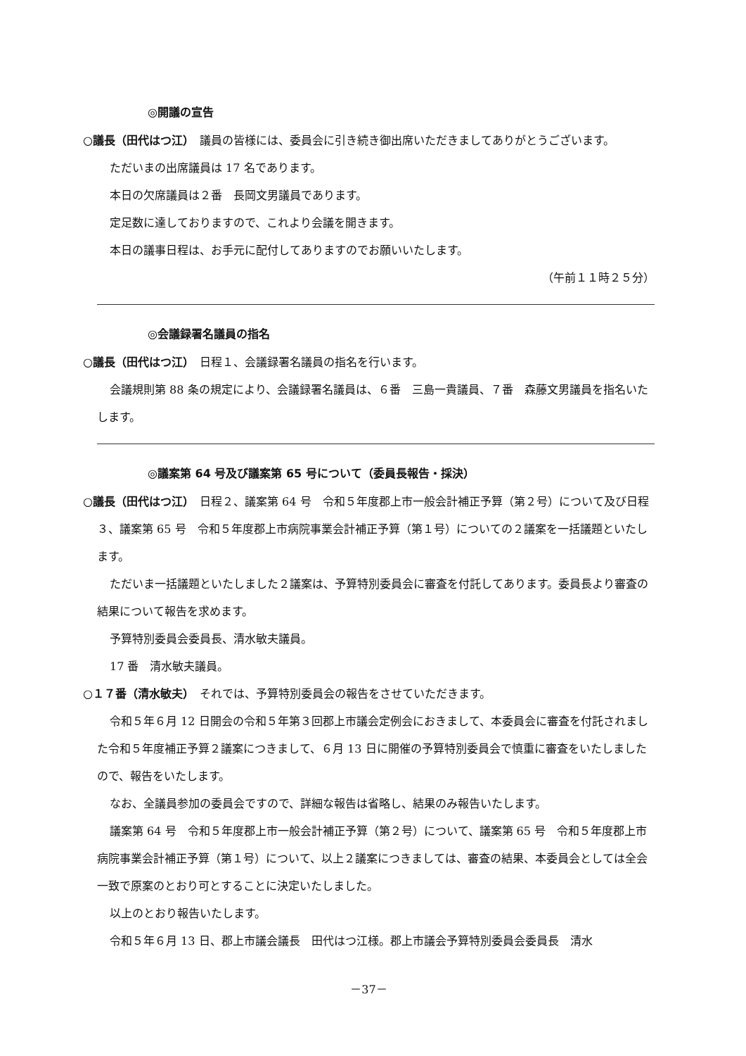◎開議の宣告
○議長（田代はつ江）　議員の皆様には、委員会に引き続き御出席いただきましてありがとうございます。
ただいまの出席議員は 17 名であります。
本日の欠席議員は２番　長岡文男議員であります。
定足数に達しておりますので、これより会議を開きます。
本日の議事日程は、お手元に配付してありますのでお願いいたします。
（午前１１時２５分）
◎会議録署名議員の指名
○議長（田代はつ江）　日程１、会議録署名議員の指名を行います。
会議規則第 88 条の規定により、会議録署名議員は、６番　三島一貴議員、７番　森藤文男議員を指名いたします。
◎議案第 64 号及び議案第 65 号について（委員長報告・採決）
○議長（田代はつ江）　日程２、議案第 64 号　令和５年度郡上市一般会計補正予算（第２号）について及び日程３、議案第 65 号　令和５年度郡上市病院事業会計補正予算（第１号）についての２議案を一括議題といたします。
ただいま一括議題といたしました２議案は、予算特別委員会に審査を付託してあります。委員長より審査の結果について報告を求めます。
予算特別委員会委員長、清水敏夫議員。
17 番　清水敏夫議員。
○１７番（清水敏夫）　それでは、予算特別委員会の報告をさせていただきます。
令和５年６月 12 日開会の令和５年第３回郡上市議会定例会におきまして、本委員会に審査を付託されました令和５年度補正予算２議案につきまして、６月 13 日に開催の予算特別委員会で慎重に審査をいたしましたので、報告をいたします。
なお、全議員参加の委員会ですので、詳細な報告は省略し、結果のみ報告いたします。
議案第 64 号　令和５年度郡上市一般会計補正予算（第２号）について、議案第 65 号　令和５年度郡上市病院事業会計補正予算（第１号）について、以上２議案につきましては、審査の結果、本委員会としては全会一致で原案のとおり可とすることに決定いたしました。
以上のとおり報告いたします。
令和５年６月 13 日、郡上市議会議長　田代はつ江様。郡上市議会予算特別委員会委員長　清水
－37－